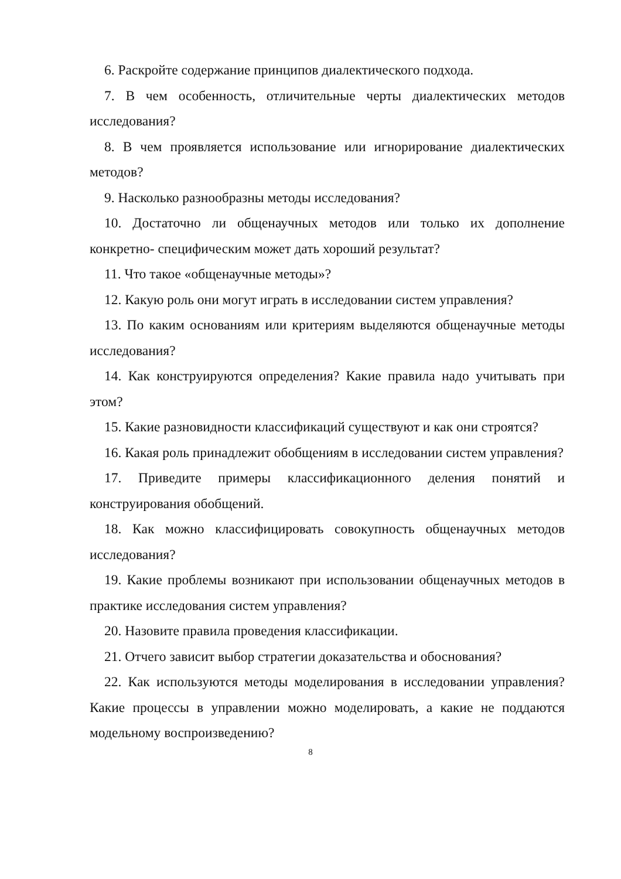6. Раскройте содержание принципов диалектического подхода.
7. В чем особенность, отличительные черты диалектических методов исследования?
8. В чем проявляется использование или игнорирование диалектических методов?
9. Насколько разнообразны методы исследования?
10. Достаточно ли общенаучных методов или только их дополнение конкретно- специфическим может дать хороший результат?
11. Что такое «общенаучные методы»?
12. Какую роль они могут играть в исследовании систем управления?
13. По каким основаниям или критериям выделяются общенаучные методы исследования?
14. Как конструируются определения? Какие правила надо учитывать при этом?
15. Какие разновидности классификаций существуют и как они строятся?
16. Какая роль принадлежит обобщениям в исследовании систем управления?
17. Приведите примеры классификационного деления понятий и конструирования обобщений.
18. Как можно классифицировать совокупность общенаучных методов исследования?
19. Какие проблемы возникают при использовании общенаучных методов в практике исследования систем управления?
20. Назовите правила проведения классификации.
21. Отчего зависит выбор стратегии доказательства и обоснования?
22. Как используются методы моделирования в исследовании управления? Какие процессы в управлении можно моделировать, а какие не поддаются модельному воспроизведению?
8